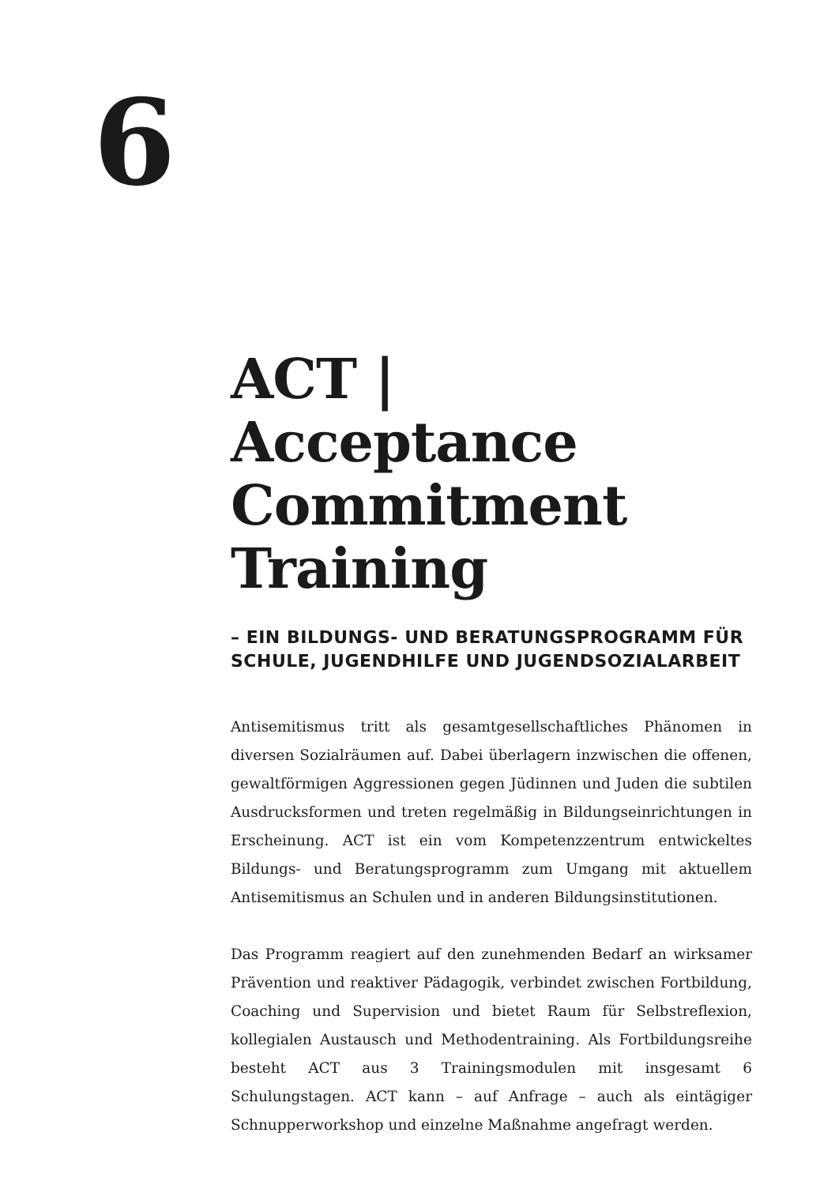6
ACT | Acceptance Commitment Training
– EIN BILDUNGS- UND BERATUNGSPROGRAMM FÜR SCHULE, JUGENDHILFE UND JUGENDSOZIALARBEIT
Antisemitismus tritt als gesamtgesellschaftliches Phänomen in diversen Sozialräumen auf. Dabei überlagern inzwischen die offenen, gewaltförmigen Aggressionen gegen Jüdinnen und Juden die subtilen Ausdrucksformen und treten regelmäßig in Bildungseinrichtungen in Erscheinung. ACT ist ein vom Kompetenzzentrum entwickeltes Bildungs- und Beratungsprogramm zum Umgang mit aktuellem Antisemitismus an Schulen und in anderen Bildungsinstitutionen.
Das Programm reagiert auf den zunehmenden Bedarf an wirksamer Prävention und reaktiver Pädagogik, verbindet zwischen Fortbildung, Coaching und Supervision und bietet Raum für Selbstreflexion, kollegialen Austausch und Methodentraining. Als Fortbildungsreihe besteht ACT aus 3 Trainingsmodulen mit insgesamt 6 Schulungstagen. ACT kann – auf Anfrage – auch als eintägiger Schnupperworkshop und einzelne Maßnahme angefragt werden.